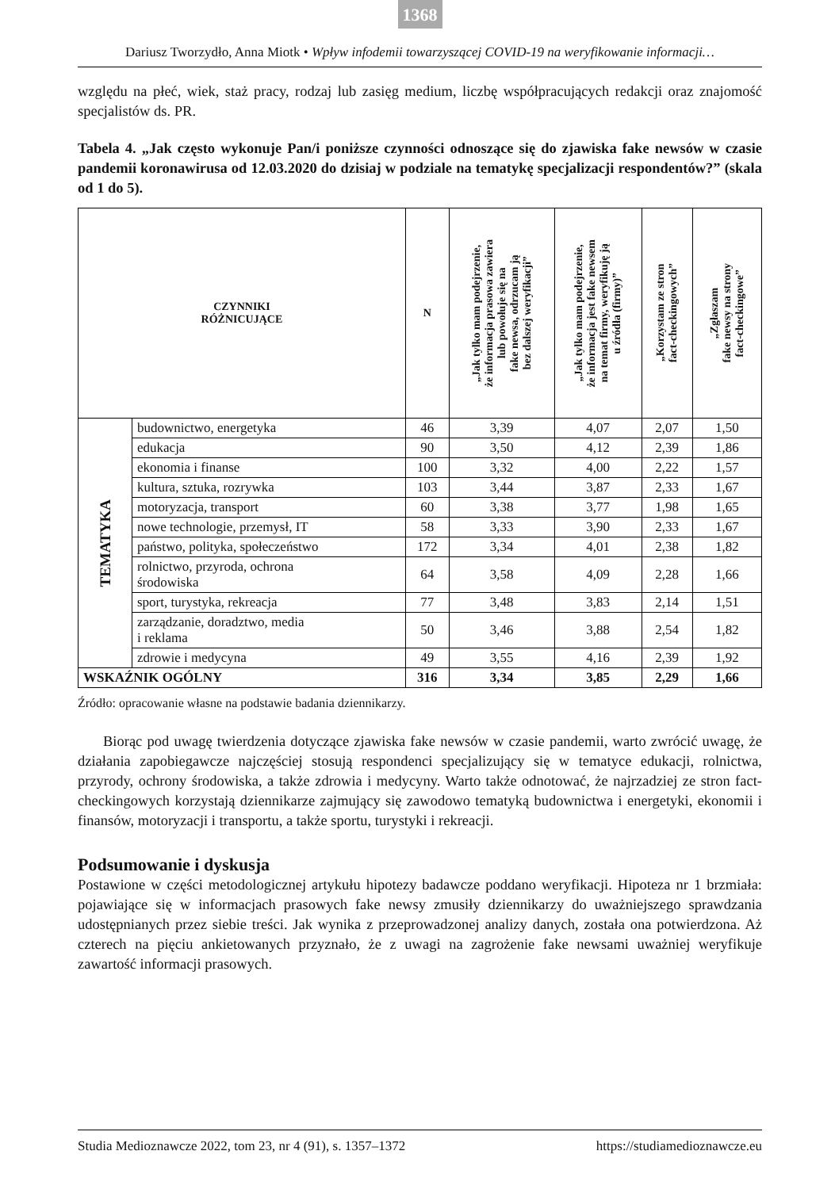1368
Dariusz Tworzydło, Anna Miotk • Wpływ infodemii towarzyszącej COVID-19 na weryfikowanie informacji…
względu na płeć, wiek, staż pracy, rodzaj lub zasięg medium, liczbę współpracujących redakcji oraz znajomość specjalistów ds. PR.
Tabela 4. „Jak często wykonuje Pan/i poniższe czynności odnoszące się do zjawiska fake newsów w czasie pandemii koronawirusa od 12.03.2020 do dzisiaj w podziale na tematykę specjalizacji respondentów?” (skala od 1 do 5).
| CZYNNIKI RÓŻNICUJĄCE | | N | „Jak tylko mam podejrzenie, że informacja prasowa zawiera lub powołuje się na fake newsa, odrzucam ją bez dalszej weryfikacji” | „Jak tylko mam podejrzenie, że informacja jest fake newsem na temat firmy, weryfikuję ją u źródła (firmy)” | „Korzystam ze stron fact-checkingowych” | „Zgłaszam fake newsy na strony fact-checkingowe” |
| --- | --- | --- | --- | --- | --- | --- |
| TEMATYKA | budownictwo, energetyka | 46 | 3,39 | 4,07 | 2,07 | 1,50 |
| | edukacja | 90 | 3,50 | 4,12 | 2,39 | 1,86 |
| | ekonomia i finanse | 100 | 3,32 | 4,00 | 2,22 | 1,57 |
| | kultura, sztuka, rozrywka | 103 | 3,44 | 3,87 | 2,33 | 1,67 |
| | motoryzacja, transport | 60 | 3,38 | 3,77 | 1,98 | 1,65 |
| | nowe technologie, przemysł, IT | 58 | 3,33 | 3,90 | 2,33 | 1,67 |
| | państwo, polityka, społeczeństwo | 172 | 3,34 | 4,01 | 2,38 | 1,82 |
| | rolnictwo, przyroda, ochrona środowiska | 64 | 3,58 | 4,09 | 2,28 | 1,66 |
| | sport, turystyka, rekreacja | 77 | 3,48 | 3,83 | 2,14 | 1,51 |
| | zarządzanie, doradztwo, media i reklama | 50 | 3,46 | 3,88 | 2,54 | 1,82 |
| | zdrowie i medycyna | 49 | 3,55 | 4,16 | 2,39 | 1,92 |
| WSKAŹNIK OGÓLNY | | 316 | 3,34 | 3,85 | 2,29 | 1,66 |
Źródło: opracowanie własne na podstawie badania dziennikarzy.
Biorąc pod uwagę twierdzenia dotyczące zjawiska fake newsów w czasie pandemii, warto zwrócić uwagę, że działania zapobiegawcze najczęściej stosują respondenci specjalizujący się w tematyce edukacji, rolnictwa, przyrody, ochrony środowiska, a także zdrowia i medycyny. Warto także odnotować, że najrzadziej ze stron fact-checkingowych korzystają dziennikarze zajmujący się zawodowo tematyką budownictwa i energetyki, ekonomii i finansów, motoryzacji i transportu, a także sportu, turystyki i rekreacji.
Podsumowanie i dyskusja
Postawione w części metodologicznej artykułu hipotezy badawcze poddano weryfikacji. Hipoteza nr 1 brzmiała: pojawiające się w informacjach prasowych fake newsy zmusiły dziennikarzy do uważniejszego sprawdzania udostępnianych przez siebie treści. Jak wynika z przeprowadzonej analizy danych, została ona potwierdzona. Aż czterech na pięciu ankietowanych przyznało, że z uwagi na zagrożenie fake newsami uważniej weryfikuje zawartość informacji prasowych.
Studia Medioznawcze 2022, tom 23, nr 4 (91), s. 1357–1372 https://studiamedioznawcze.eu